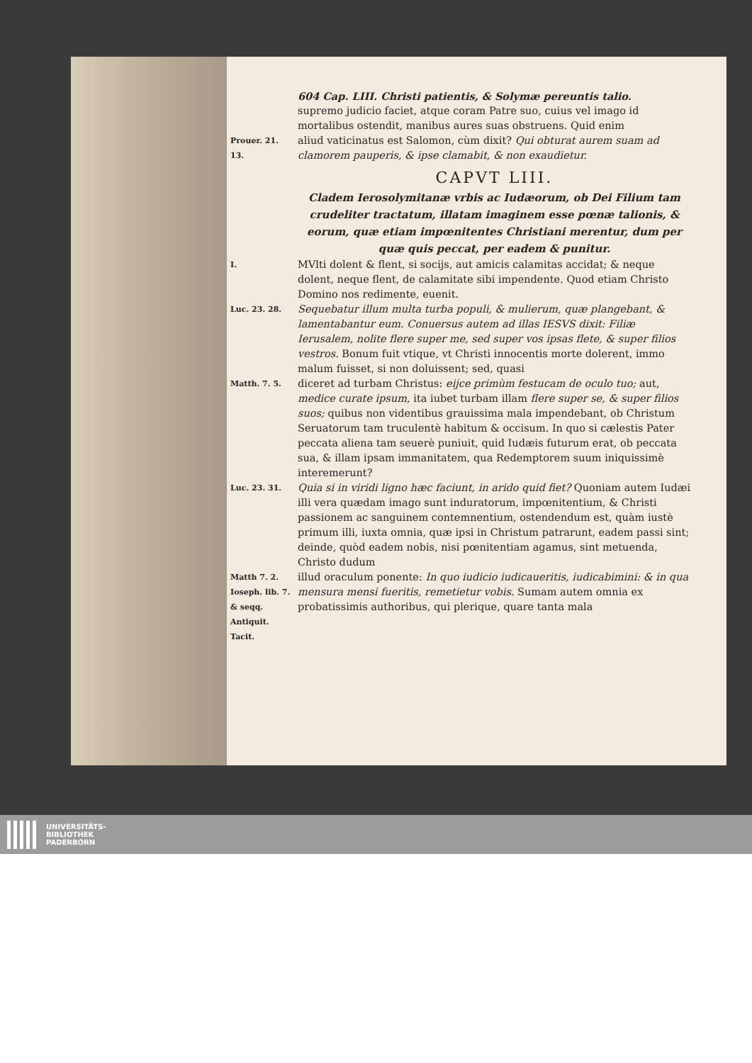604 Cap. LIII. Christi patientis, & Solymæ pereuntis talio.
supremo judicio faciet, atque coram Patre suo, cuius vel imago id mortalibus ostendit, manibus aures suas obstruens. Quid enim
Prouer. 21. 13.
aliud vaticinatus est Salomon, cùm dixit? Qui obturat aurem suam ad clamorem pauperis, & ipse clamabit, & non exaudietur.
CAPVT LIII.
Cladem Ierosolymitanæ vrbis ac Iudæorum, ob Dei Filium tam crudeliter tractatum, illatam imaginem esse pœnæ talionis, & eorum, quæ etiam impœnitentes Christiani merentur, dum per quæ quis peccat, per eadem & punitur.
I.
MVlti dolent & flent, si socijs, aut amicis calamitas accidat; & neque dolent, neque flent, de calamitate sibi impendente. Quod etiam Christo Domino nos redimente, euenit.
Luc. 23. 28.
Sequebatur illum multa turba populi, & mulierum, quæ plangebant, & lamentabantur eum. Conuersus autem ad illas IESVS dixit: Filiæ Ierusalem, nolite flere super me, sed super vos ipsas flete, & super filios vestros. Bonum fuit vtique, vt Christi innocentis morte dolerent, immo malum fuisset, si non doluissent; sed, quasi
Matth. 7. 5.
diceret ad turbam Christus: eijce primùm festucam de oculo tuo; aut, medice curate ipsum, ita iubet turbam illam flere super se, & super filios suos; quibus non videntibus grauissima mala impendebant, ob Christum Seruatorum tam truculentè habitum & occisum. In quo si cælestis Pater peccata aliena tam seuerè puniuit, quid Iudæis futurum erat, ob peccata sua, & illam ipsam immanitatem, qua Redemptorem suum iniquissimè interemerunt?
Luc. 23. 31.
Quia si in viridi ligno hæc faciunt, in arido quid fiet? Quoniam autem Iudæi illi vera quædam imago sunt induratorum, impœnitentium, & Christi passionem ac sanguinem contemnentium, ostendendum est, quàm iustè primum illi, iuxta omnia, quæ ipsi in Christum patrarunt, eadem passi sint; deinde, quòd eadem nobis, nisi pœnitentiam agamus, sint metuenda, Christo dudum
Matth 7. 2. Ioseph. lib. 7. & seqq. Antiquit. Tacit.
illud oraculum ponente: In quo iudicio iudicaueritis, iudicabimini: & in qua mensura mensi fueritis, remetietur vobis. Sumam autem omnia ex probatissimis authoribus, qui plerique, quare tanta mala
UNIVERSITÄTS-
BIBLIOTHEK
PADERBORN